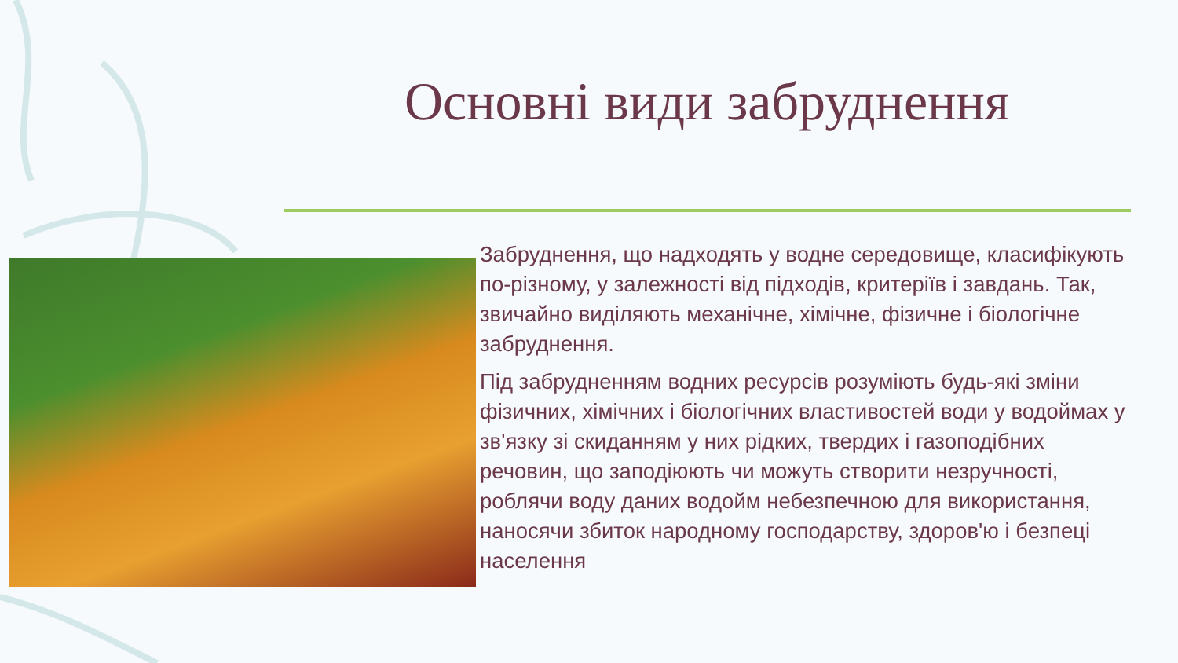Основні види забруднення
Забруднення, що надходять у водне середовище, класифікують по-різному, у залежності від підходів, критеріїв і завдань. Так, звичайно виділяють механічне, хімічне, фізичне і біологічне забруднення.
Під забрудненням водних ресурсів розуміють будь-які зміни фізичних, хімічних і біологічних властивостей води у водоймах у зв'язку зі скиданням у них рідких, твердих і газоподібних речовин, що заподіюють чи можуть створити незручності, роблячи воду даних водойм небезпечною для використання, наносячи збиток народному господарству, здоров'ю і безпеці населення